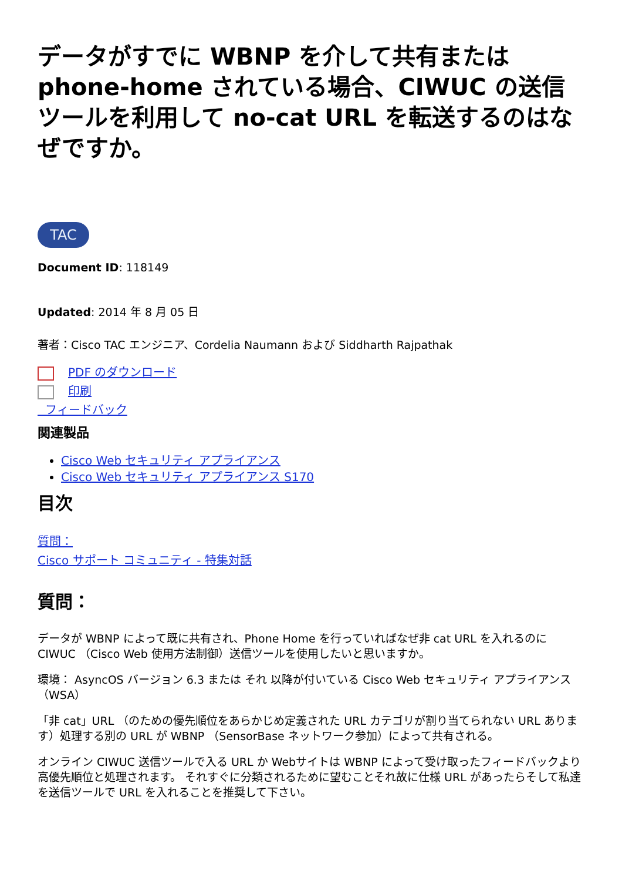データがすでに WBNP を介して共有または phone-home されている場合、CIWUC の送信ツールを利用して no-cat URL を転送するのはなぜですか。
TAC
Document ID: 118149
Updated: 2014 年 8 月 05 日
著者：Cisco TAC エンジニア、Cordelia Naumann および Siddharth Rajpathak
PDF のダウンロード
印刷
フィードバック
関連製品
Cisco Web セキュリティ アプライアンス
Cisco Web セキュリティ アプライアンス S170
目次
質問：
Cisco サポート コミュニティ - 特集対話
質問：
データが WBNP によって既に共有され、Phone Home を行っていればなぜ非 cat URL を入れるのに CIWUC （Cisco Web 使用方法制御）送信ツールを使用したいと思いますか。
環境： AsyncOS バージョン 6.3 または それ 以降が付いている Cisco Web セキュリティ アプライアンス（WSA）
「非 cat」URL （のための優先順位をあらかじめ定義された URL カテゴリが割り当てられない URL あります）処理する別の URL が WBNP （SensorBase ネットワーク参加）によって共有される。
オンライン CIWUC 送信ツールで入る URL か Webサイトは WBNP によって受け取ったフィードバックより高優先順位と処理されます。 それすぐに分類されるために望むことそれ故に仕様 URL があったらそして私達を送信ツールで URL を入れることを推奨して下さい。